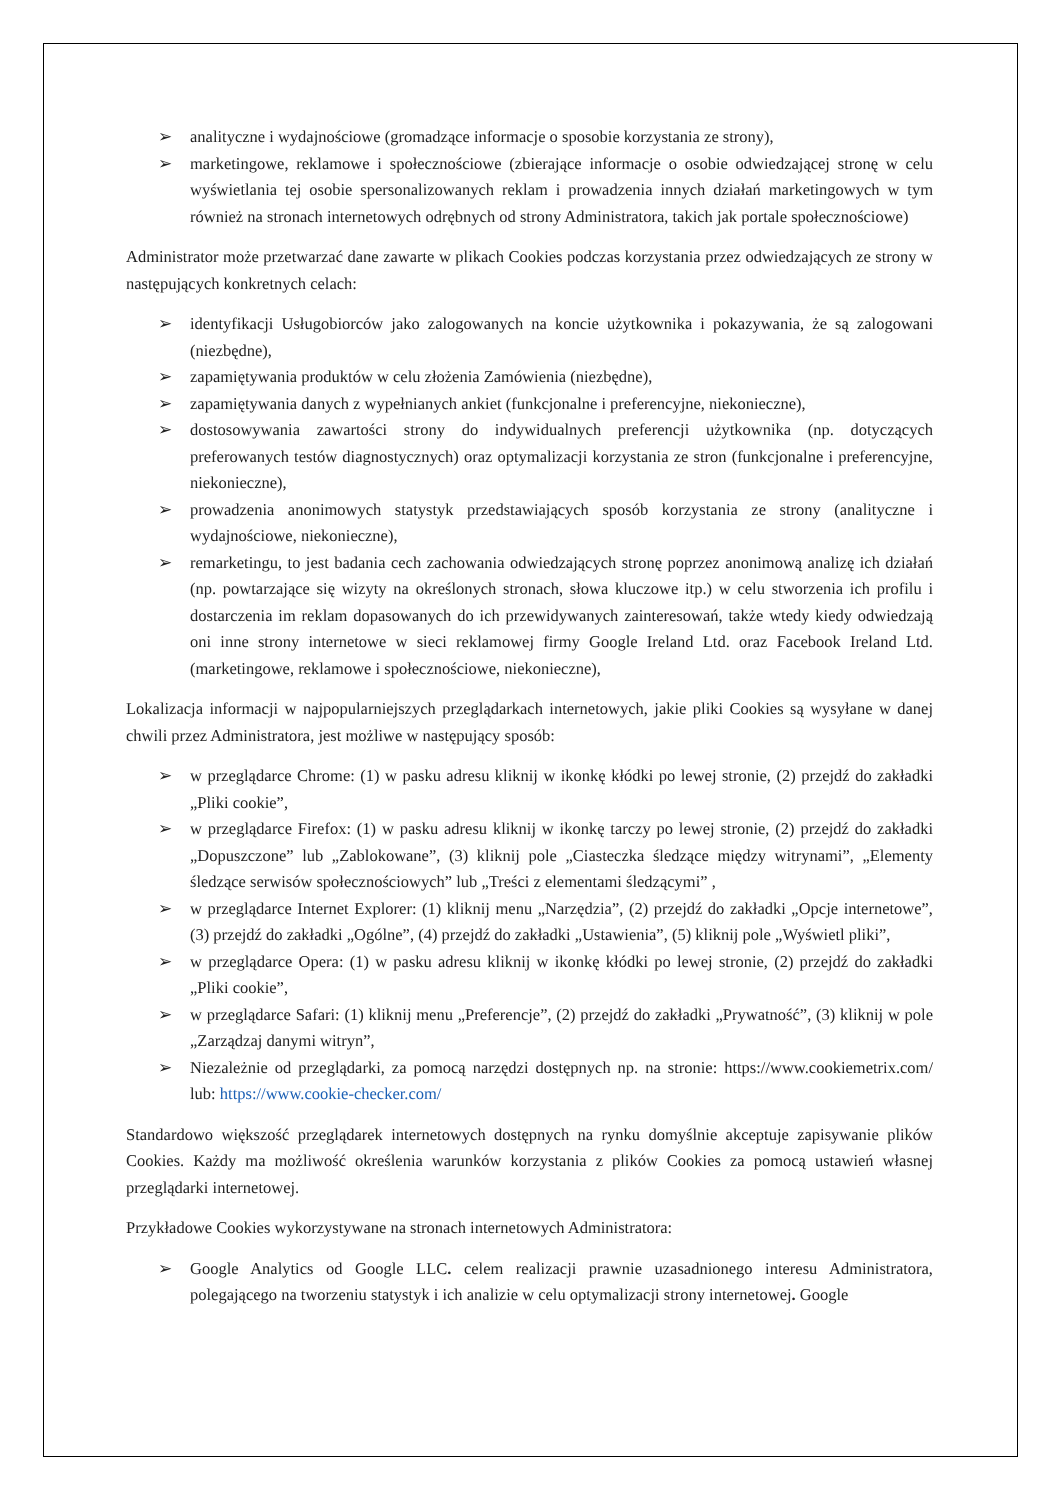➢ analityczne i wydajnościowe (gromadzące informacje o sposobie korzystania ze strony),
➢ marketingowe, reklamowe i społecznościowe (zbierające informacje o osobie odwiedzającej stronę w celu wyświetlania tej osobie spersonalizowanych reklam i prowadzenia innych działań marketingowych w tym również na stronach internetowych odrębnych od strony Administratora, takich jak portale społecznościowe)
Administrator może przetwarzać dane zawarte w plikach Cookies podczas korzystania przez odwiedzających ze strony w następujących konkretnych celach:
➢ identyfikacji Usługobiorców jako zalogowanych na koncie użytkownika i pokazywania, że są zalogowani (niezbędne),
➢ zapamiętywania produktów w celu złożenia Zamówienia (niezbędne),
➢ zapamiętywania danych z wypełnianych ankiet (funkcjonalne i preferencyjne, niekonieczne),
➢ dostosowywania zawartości strony do indywidualnych preferencji użytkownika (np. dotyczących preferowanych testów diagnostycznych) oraz optymalizacji korzystania ze stron (funkcjonalne i preferencyjne, niekonieczne),
➢ prowadzenia anonimowych statystyk przedstawiających sposób korzystania ze strony (analityczne i wydajnościowe, niekonieczne),
➢ remarketingu, to jest badania cech zachowania odwiedzających stronę poprzez anonimową analizę ich działań (np. powtarzające się wizyty na określonych stronach, słowa kluczowe itp.) w celu stworzenia ich profilu i dostarczenia im reklam dopasowanych do ich przewidywanych zainteresowań, także wtedy kiedy odwiedzają oni inne strony internetowe w sieci reklamowej firmy Google Ireland Ltd. oraz Facebook Ireland Ltd. (marketingowe, reklamowe i społecznościowe, niekonieczne),
Lokalizacja informacji w najpopularniejszych przeglądarkach internetowych, jakie pliki Cookies są wysyłane w danej chwili przez Administratora, jest możliwe w następujący sposób:
➢ w przeglądarce Chrome: (1) w pasku adresu kliknij w ikonkę kłódki po lewej stronie, (2) przejdź do zakładki „Pliki cookie”,
➢ w przeglądarce Firefox: (1) w pasku adresu kliknij w ikonkę tarczy po lewej stronie, (2) przejdź do zakładki „Dopuszczone” lub „Zablokowane”, (3) kliknij pole „Ciasteczka śledzące między witrynami”, „Elementy śledzące serwisów społecznościowych” lub „Treści z elementami śledzącymi” ,
➢ w przeglądarce Internet Explorer: (1) kliknij menu „Narzędzia”, (2) przejdź do zakładki „Opcje internetowe”, (3) przejdź do zakładki „Ogólne”, (4) przejdź do zakładki „Ustawienia”, (5) kliknij pole „Wyświetl pliki”,
➢ w przeglądarce Opera: (1) w pasku adresu kliknij w ikonkę kłódki po lewej stronie, (2) przejdź do zakładki „Pliki cookie”,
➢ w przeglądarce Safari: (1) kliknij menu „Preferencje”, (2) przejdź do zakładki „Prywatność”, (3) kliknij w pole „Zarządzaj danymi witryn”,
➢ Niezależnie od przeglądarki, za pomocą narzędzi dostępnych np. na stronie: https://www.cookiemetrix.com/ lub: https://www.cookie-checker.com/
Standardowo większość przeglądarek internetowych dostępnych na rynku domyślnie akceptuje zapisywanie plików Cookies. Każdy ma możliwość określenia warunków korzystania z plików Cookies za pomocą ustawień własnej przeglądarki internetowej.
Przykładowe Cookies wykorzystywane na stronach internetowych Administratora:
➢ Google Analytics od Google LLC. celem realizacji prawnie uzasadnionego interesu Administratora, polegającego na tworzeniu statystyk i ich analizie w celu optymalizacji strony internetowej. Google